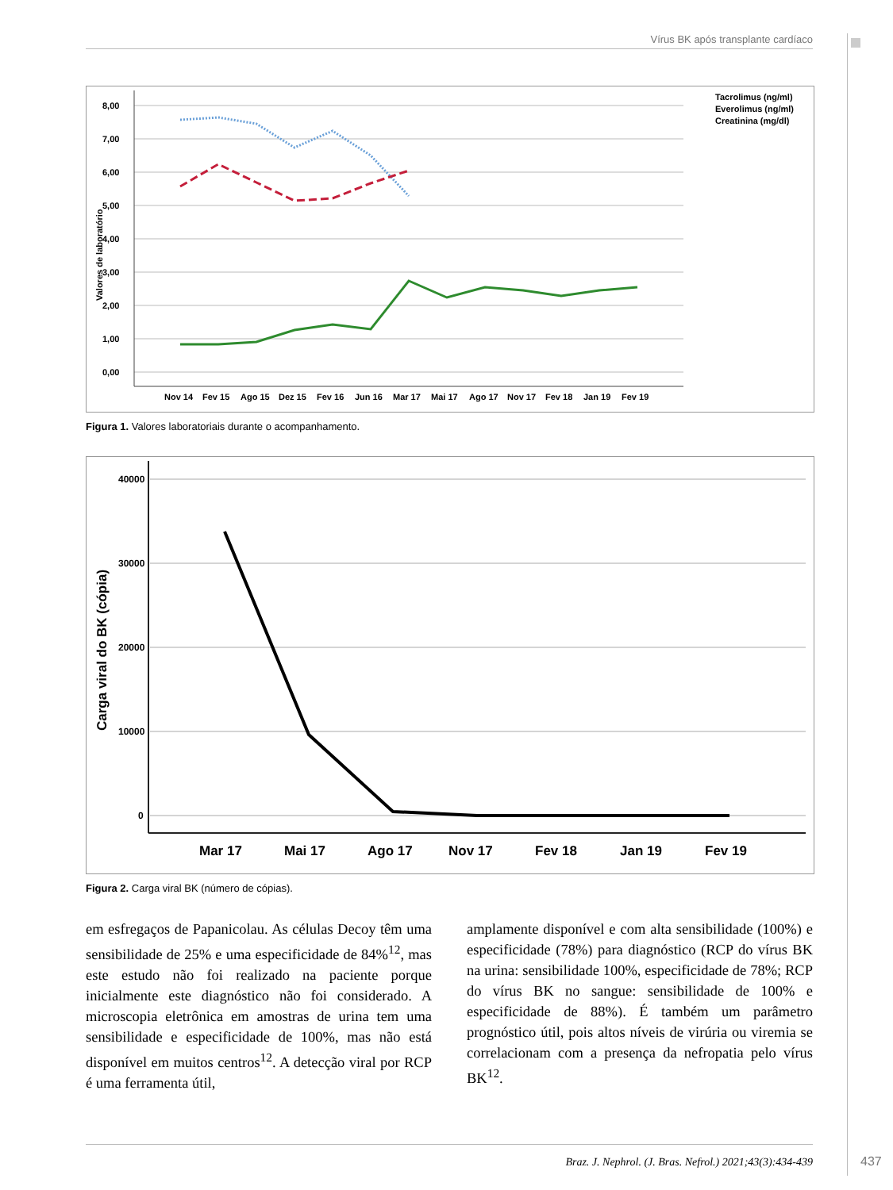Vírus BK após transplante cardíaco
8,00
7,00
6,00
5,00
4,00
3,00
2,00
1,00
0,00
Valores de laboratório
Nov 14
Fev 15
Ago 15
Dez 15
Fev 16
Jun 16
Mar 17
Mai 17
Ago 17
Nov 17
Fev 18
Jan 19
Fev 19
Tacrolimus (ng/ml)
Everolimus (ng/ml)
Creatinina (mg/dl)
Figura 1. Valores laboratoriais durante o acompanhamento.
40000
30000
20000
10000
0
Carga viral do BK (cópia)
Mar 17
Mai 17
Ago 17
Nov 17
Fev 18
Jan 19
Fev 19
Figura 2. Carga viral BK (número de cópias).
em esfregaços de Papanicolau. As células Decoy têm uma sensibilidade de 25% e uma especificidade de 84%<sup>12</sup>, mas este estudo não foi realizado na paciente porque inicialmente este diagnóstico não foi considerado. A microscopia eletrônica em amostras de urina tem uma sensibilidade e especificidade de 100%, mas não está disponível em muitos centros<sup>12</sup>. A detecção viral por RCP é uma ferramenta útil,
amplamente disponível e com alta sensibilidade (100%) e especificidade (78%) para diagnóstico (RCP do vírus BK na urina: sensibilidade 100%, especificidade de 78%; RCP do vírus BK no sangue: sensibilidade de 100% e especificidade de 88%). É também um parâmetro prognóstico útil, pois altos níveis de virúria ou viremia se correlacionam com a presença da nefropatia pelo vírus BK<sup>12</sup>.
Braz. J. Nephrol. (J. Bras. Nefrol.) 2021;43(3):434-439
437